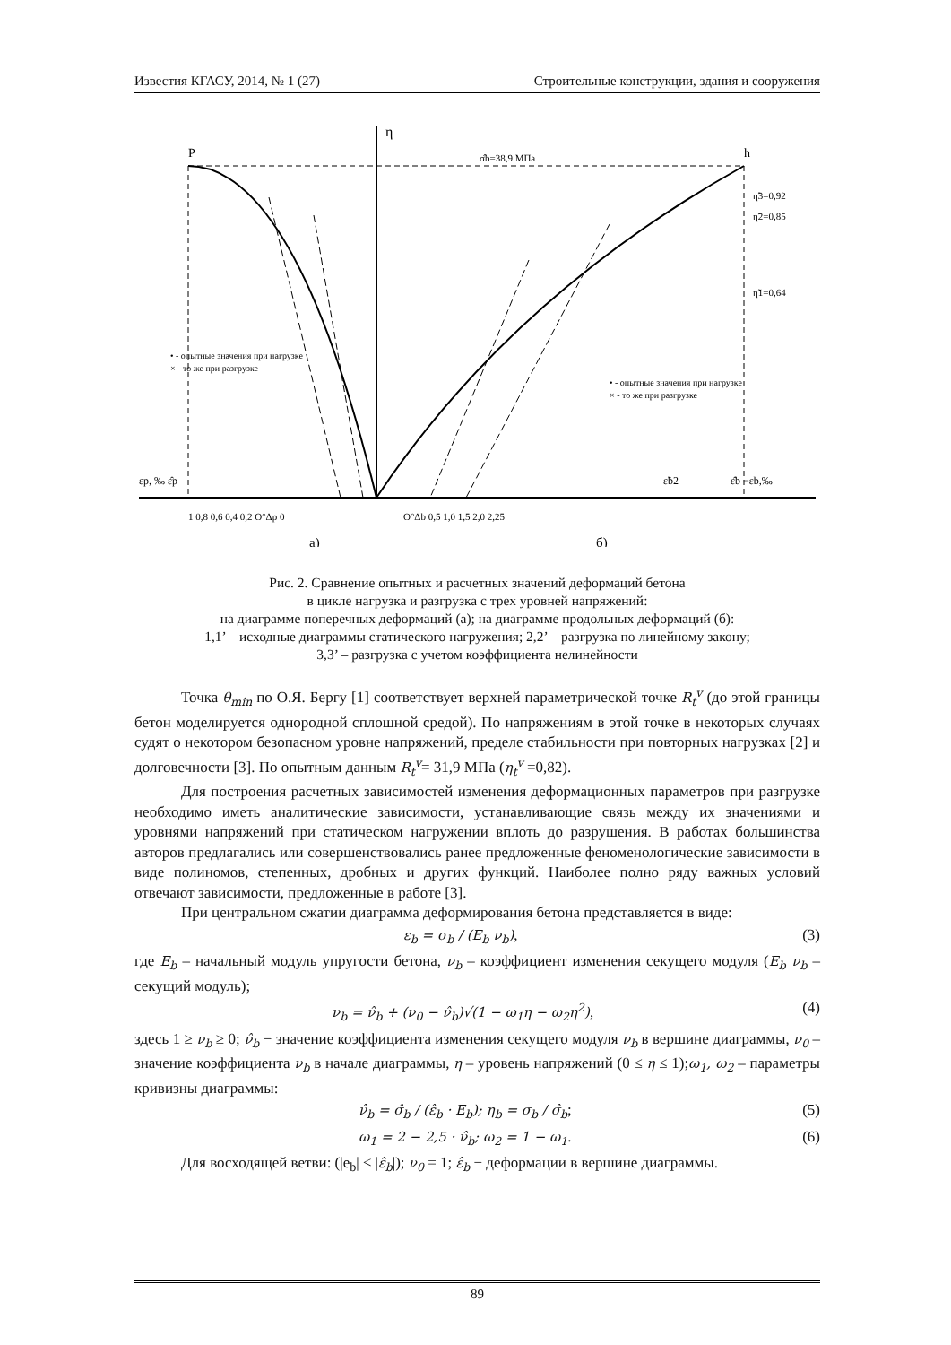Известия КГАСУ, 2014, № 1 (27) Строительные конструкции, здания и сооружения
η
P
h
σ̂b=38,9 МПа
η̃3=0,92
η̃2=0,85
η̃1=0,64
εp, ‰ ε̂p
ε̂b −εb,‰
ε̃b2
1 0,8 0,6 0,4 0,2 O°Δp 0
O°Δb 0,5 1,0 1,5 2,0 2,25
• - опытные значения при нагрузке
× - то же при разгрузке
• - опытные значения при нагрузке
× - то же при разгрузке
а)
б)
Рис. 2. Сравнение опытных и расчетных значений деформаций бетона
в цикле нагрузка и разгрузка с трех уровней напряжений:
на диаграмме поперечных деформаций (а); на диаграмме продольных деформаций (б):
1,1’ – исходные диаграммы статического нагружения; 2,2’ – разгрузка по линейному закону;
3,3’ – разгрузка с учетом коэффициента нелинейности
Точка θ<sub>min</sub> по О.Я. Бергу [1] соответствует верхней параметрической точке R<sub>t</sub><sup>v</sup> (до этой границы бетон моделируется однородной сплошной средой). По напряжениям в этой точке в некоторых случаях судят о некотором безопасном уровне напряжений, пределе стабильности при повторных нагрузках [2] и долговечности [3]. По опытным данным R<sub>t</sub><sup>v</sup>= 31,9 МПа (η<sub>t</sub><sup>v</sup> =0,82).
Для построения расчетных зависимостей изменения деформационных параметров при разгрузке необходимо иметь аналитические зависимости, устанавливающие связь между их значениями и уровнями напряжений при статическом нагружении вплоть до разрушения. В работах большинства авторов предлагались или совершенствовались ранее предложенные феноменологические зависимости в виде полиномов, степенных, дробных и других функций. Наиболее полно ряду важных условий отвечают зависимости, предложенные в работе [3].
При центральном сжатии диаграмма деформирования бетона представляется в виде:
ε<sub>b</sub> = σ<sub>b</sub> / (E<sub>b</sub> ν<sub>b</sub>), (3)
где E<sub>b</sub> – начальный модуль упругости бетона, ν<sub>b</sub> – коэффициент изменения секущего модуля (E<sub>b</sub> ν<sub>b</sub> – секущий модуль);
ν<sub>b</sub> = ν̂<sub>b</sub> + (ν<sub>0</sub> − ν̂<sub>b</sub>)√(1 − ω<sub>1</sub>η − ω<sub>2</sub>η<sup>2</sup>), (4)
здесь 1 ≥ ν<sub>b</sub> ≥ 0; ν̂<sub>b</sub> − значение коэффициента изменения секущего модуля ν<sub>b</sub> в вершине диаграммы, ν<sub>0</sub> – значение коэффициента ν<sub>b</sub> в начале диаграммы, η – уровень напряжений (0 ≤ η ≤ 1);ω<sub>1</sub>, ω<sub>2</sub> – параметры кривизны диаграммы:
ν̂<sub>b</sub> = σ̂<sub>b</sub> / (ε̂<sub>b</sub> · E<sub>b</sub>); η<sub>b</sub> = σ<sub>b</sub> / σ̂<sub>b</sub>; (5)
ω<sub>1</sub> = 2 − 2,5 · ν̂<sub>b</sub>; ω<sub>2</sub> = 1 − ω<sub>1</sub>. (6)
Для восходящей ветви: (|e<sub>b</sub>| ≤ |ε̂<sub>b</sub>|); ν<sub>0</sub> = 1; ε̂<sub>b</sub> − деформации в вершине диаграммы.
89